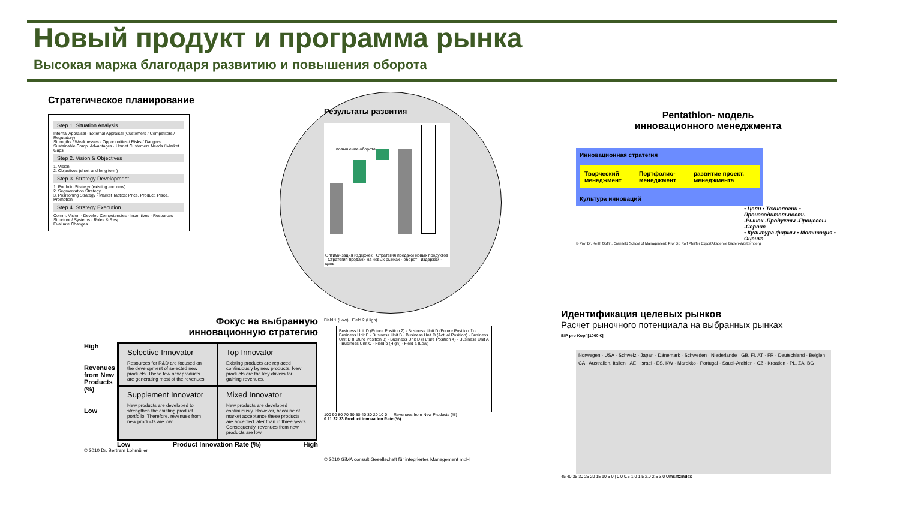Новый продукт и программа рынка
Высокая маржа благодаря развитию и повышения оборота
Стратегическое планирование
Step 1. Situation Analysis
Internal Appraisal · External Appraisal (Customers / Competitors / Regulatory)
Strengths / Weaknesses · Opportunities / Risks / Dangers
Sustainable Comp. Advantages · Unmet Customers Needs / Market Gaps
Step 2. Vision & Objectives
1. Vision
2. Objectives (short and long term)
Step 3. Strategy Development
1. Portfolio Strategy (existing and new)
2. Segmentation Strategy
3. Positioning Strategy · Market Tactics: Price, Product, Place, Promotion
Step 4. Strategy Execution
Comm. Vision · Develop Competencies · Incentives · Resources · Structure / Systems · Roles & Resp.
Evaluate Changes
Результаты развития
повышение оборота
Оптими-зация издержек · Стратегия продажи новых продуктов · Стратегия продажи на новых рынках · оборот · издержки · цель
Pentathlon- модель
инновационного менеджмента
Инновационная стратегия
Творческий менеджмент Портфолио-менеджмент развитие проект. менеджмента
Культура инноваций
• Цели • Технологии • Производительность
-Рынок -Продукты -Процессы -Сервис
• Культура фирмы • Мотивация • Оценка
© Prof Dr. Keith Goffin, Cranfield School of Management; Prof Dr. Rolf Pfeiffer ExportAkademie Baden-Württemberg
Фокус на выбранную
инновационную стратегию
High
Revenues from New Products (%)
Low
Selective Innovator
Resources for R&D are focused on the development of selected new products. These few new products are generating most of the revenues.
Top Innovator
Existing products are replaced continuously by new products. New products are the key drivers for gaining revenues.
Supplement Innovator
New products are developed to strengthen the existing product portfolio. Therefore, revenues from new products are low.
Mixed Innovator
New products are developed continuously. However, because of market acceptance these products are accepted later than in three years. Consequently, revenues from new products are low.
Low Product Innovation Rate (%) High
© 2010 Dr. Bertram Lohmüller
Field 1 (Low) · Field 2 (High)
Business Unit D (Future Position 2) · Business Unit D (Future Position 1) · Business Unit E · Business Unit B · Business Unit D (Actual Position) · Business Unit D (Future Position 3) · Business Unit D (Future Position 4) · Business Unit A · Business Unit C · Field b (High) · Field a (Low)
100 90 80 70 60 50 40 30 20 10 0 — Revenues from New Products (%)
0 11 22 33 Product Innovation Rate (%)
© 2010 GiMA consult Gesellschaft für integriertes Management mbH
Идентификация целевых рынков
Расчет рыночного потенциала на выбранных рынках
BIP pro Kopf [1000 €]
Norwegen · USA · Schweiz · Japan · Dänemark · Schweden · Niederlande · GB, FI, AT · FR · Deutschland · Belgien · CA · Australien, Italien · AE · Israel · ES, KW · Marokko · Portugal · Saudi-Arabien · CZ · Kroatien · PL, ZA, BG
45 40 35 30 25 20 15 10 5 0 | 0,0 0,5 1,0 1,5 2,0 2,5 3,0 Umsatzindex